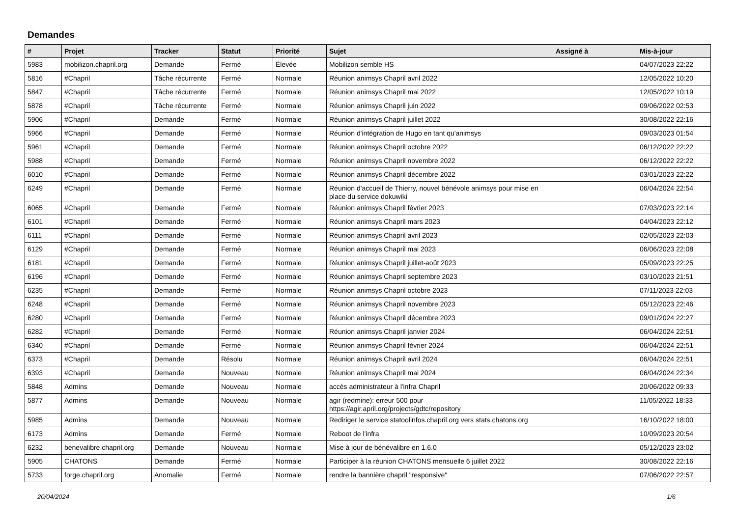Demandes
| # | Projet | Tracker | Statut | Priorité | Sujet | Assigné à | Mis-à-jour |
| --- | --- | --- | --- | --- | --- | --- | --- |
| 5983 | mobilizon.chapril.org | Demande | Fermé | Élevée | Mobilizon semble HS | | 04/07/2023 22:22 |
| 5816 | #Chapril | Tâche récurrente | Fermé | Normale | Réunion animsys Chapril avril 2022 | | 12/05/2022 10:20 |
| 5847 | #Chapril | Tâche récurrente | Fermé | Normale | Réunion animsys Chapril mai 2022 | | 12/05/2022 10:19 |
| 5878 | #Chapril | Tâche récurrente | Fermé | Normale | Réunion animsys Chapril juin 2022 | | 09/06/2022 02:53 |
| 5906 | #Chapril | Demande | Fermé | Normale | Réunion animsys Chapril juillet 2022 | | 30/08/2022 22:16 |
| 5966 | #Chapril | Demande | Fermé | Normale | Réunion d'intégration de Hugo en tant qu'animsys | | 09/03/2023 01:54 |
| 5961 | #Chapril | Demande | Fermé | Normale | Réunion animsys Chapril octobre 2022 | | 06/12/2022 22:22 |
| 5988 | #Chapril | Demande | Fermé | Normale | Réunion animsys Chapril novembre 2022 | | 06/12/2022 22:22 |
| 6010 | #Chapril | Demande | Fermé | Normale | Réunion animsys Chapril décembre 2022 | | 03/01/2023 22:22 |
| 6249 | #Chapril | Demande | Fermé | Normale | Réunion d'accueil de Thierry, nouvel bénévole animsys pour mise en place du service dokuwiki | | 06/04/2024 22:54 |
| 6065 | #Chapril | Demande | Fermé | Normale | Réunion animsys Chapril février 2023 | | 07/03/2023 22:14 |
| 6101 | #Chapril | Demande | Fermé | Normale | Réunion animsys Chapril mars 2023 | | 04/04/2023 22:12 |
| 6111 | #Chapril | Demande | Fermé | Normale | Réunion animsys Chapril avril 2023 | | 02/05/2023 22:03 |
| 6129 | #Chapril | Demande | Fermé | Normale | Réunion animsys Chapril mai 2023 | | 06/06/2023 22:08 |
| 6181 | #Chapril | Demande | Fermé | Normale | Réunion animsys Chapril juillet-août 2023 | | 05/09/2023 22:25 |
| 6196 | #Chapril | Demande | Fermé | Normale | Réunion animsys Chapril septembre 2023 | | 03/10/2023 21:51 |
| 6235 | #Chapril | Demande | Fermé | Normale | Réunion animsys Chapril octobre 2023 | | 07/11/2023 22:03 |
| 6248 | #Chapril | Demande | Fermé | Normale | Réunion animsys Chapril novembre 2023 | | 05/12/2023 22:46 |
| 6280 | #Chapril | Demande | Fermé | Normale | Réunion animsys Chapril décembre 2023 | | 09/01/2024 22:27 |
| 6282 | #Chapril | Demande | Fermé | Normale | Réunion animsys Chapril janvier 2024 | | 06/04/2024 22:51 |
| 6340 | #Chapril | Demande | Fermé | Normale | Réunion animsys Chapril février 2024 | | 06/04/2024 22:51 |
| 6373 | #Chapril | Demande | Résolu | Normale | Réunion animsys Chapril avril 2024 | | 06/04/2024 22:51 |
| 6393 | #Chapril | Demande | Nouveau | Normale | Réunion animsys Chapril mai 2024 | | 06/04/2024 22:34 |
| 5848 | Admins | Demande | Nouveau | Normale | accès administrateur à l'infra Chapril | | 20/06/2022 09:33 |
| 5877 | Admins | Demande | Nouveau | Normale | agir (redmine): erreur 500 pour https://agir.april.org/projects/gdtc/repository | | 11/05/2022 18:33 |
| 5985 | Admins | Demande | Nouveau | Normale | Rediriger le service statoolinfos.chapril.org vers stats.chatons.org | | 16/10/2022 18:00 |
| 6173 | Admins | Demande | Fermé | Normale | Reboot de l'infra | | 10/09/2023 20:54 |
| 6232 | benevalibre.chapril.org | Demande | Nouveau | Normale | Mise à jour de bénévalibre en 1.6.0 | | 05/12/2023 23:02 |
| 5905 | CHATONS | Demande | Fermé | Normale | Participer à la réunion CHATONS mensuelle 6 juillet 2022 | | 30/08/2022 22:16 |
| 5733 | forge.chapril.org | Anomalie | Fermé | Normale | rendre la bannière chapril "responsive" | | 07/06/2022 22:57 |
20/04/2024 1/6